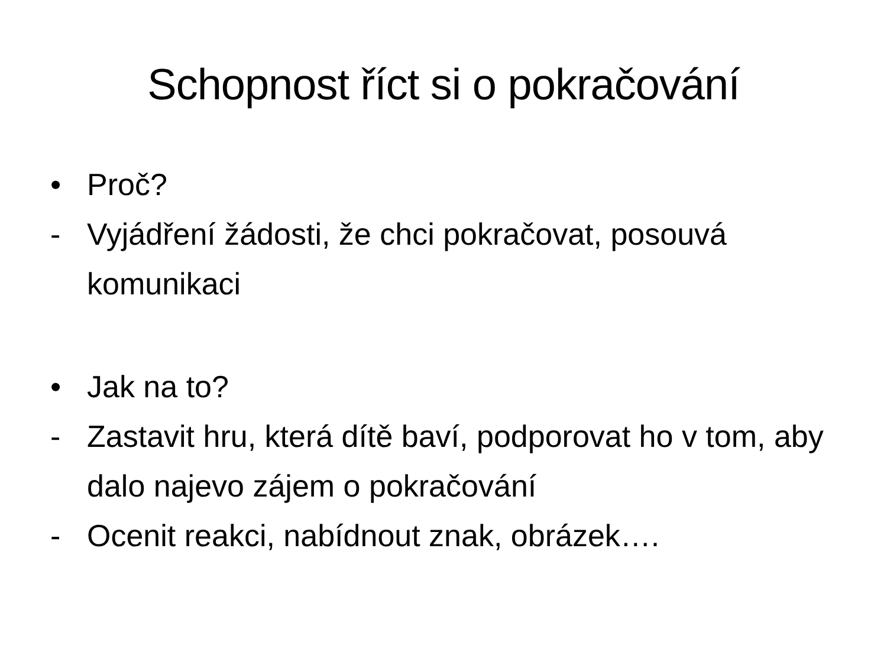Schopnost říct si o pokračování
• Proč?
- Vyjádření žádosti, že chci pokračovat, posouvá komunikaci
• Jak na to?
- Zastavit hru, která dítě baví, podporovat ho v tom, aby dalo najevo zájem o pokračování
- Ocenit reakci, nabídnout znak, obrázek….